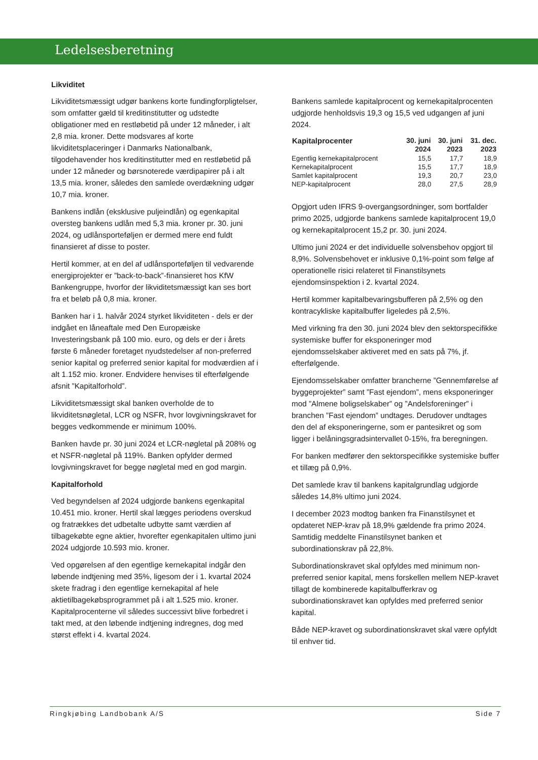Ledelsesberetning
Likviditet
Likviditetsmæssigt udgør bankens korte fundingforpligtelser, som omfatter gæld til kreditinstitutter og udstedte obligationer med en restløbetid på under 12 måneder, i alt 2,8 mia. kroner. Dette modsvares af korte likviditetsplaceringer i Danmarks Nationalbank, tilgodehavender hos kreditinstitutter med en restløbetid på under 12 måneder og børsnoterede værdipapirer på i alt 13,5 mia. kroner, således den samlede overdækning udgør 10,7 mia. kroner.
Bankens indlån (eksklusive puljeindlån) og egenkapital oversteg bankens udlån med 5,3 mia. kroner pr. 30. juni 2024, og udlånsporteføljen er dermed mere end fuldt finansieret af disse to poster.
Hertil kommer, at en del af udlånsporteføljen til vedvarende energiprojekter er ”back-to-back”-finansieret hos KfW Bankengruppe, hvorfor der likviditetsmæssigt kan ses bort fra et beløb på 0,8 mia. kroner.
Banken har i 1. halvår 2024 styrket likviditeten - dels er der indgået en låneaftale med Den Europæiske Investeringsbank på 100 mio. euro, og dels er der i årets første 6 måneder foretaget nyudstedelser af non-preferred senior kapital og preferred senior kapital for modværdien af i alt 1.152 mio. kroner. Endvidere henvises til efterfølgende afsnit ”Kapitalforhold”.
Likviditetsmæssigt skal banken overholde de to likviditetsnøgletal, LCR og NSFR, hvor lovgivningskravet for begges vedkommende er minimum 100%.
Banken havde pr. 30 juni 2024 et LCR-nøgletal på 208% og et NSFR-nøgletal på 119%. Banken opfylder dermed lovgivningskravet for begge nøgletal med en god margin.
Kapitalforhold
Ved begyndelsen af 2024 udgjorde bankens egenkapital 10.451 mio. kroner. Hertil skal lægges periodens overskud og fratrækkes det udbetalte udbytte samt værdien af tilbagekøbte egne aktier, hvorefter egenkapitalen ultimo juni 2024 udgjorde 10.593 mio. kroner.
Ved opgørelsen af den egentlige kernekapital indgår den løbende indtjening med 35%, ligesom der i 1. kvartal 2024 skete fradrag i den egentlige kernekapital af hele aktietilbagekøbsprogrammet på i alt 1.525 mio. kroner. Kapitalprocenterne vil således successivt blive forbedret i takt med, at den løbende indtjening indregnes, dog med størst effekt i 4. kvartal 2024.
Bankens samlede kapitalprocent og kernekapitalprocenten udgjorde henholdsvis 19,3 og 15,5 ved udgangen af juni 2024.
| Kapitalprocenter | 30. juni 2024 | 30. juni 2023 | 31. dec. 2023 |
| --- | --- | --- | --- |
| Egentlig kernekapitalprocent | 15,5 | 17,7 | 18,9 |
| Kernekapitalprocent | 15,5 | 17,7 | 18,9 |
| Samlet kapitalprocent | 19,3 | 20,7 | 23,0 |
| NEP-kapitalprocent | 28,0 | 27,5 | 28,9 |
Opgjort uden IFRS 9-overgangsordninger, som bortfalder primo 2025, udgjorde bankens samlede kapitalprocent 19,0 og kernekapitalprocent 15,2 pr. 30. juni 2024.
Ultimo juni 2024 er det individuelle solvensbehov opgjort til 8,9%. Solvensbehovet er inklusive 0,1%-point som følge af operationelle risici relateret til Finanstilsynets ejendomsinspektion i 2. kvartal 2024.
Hertil kommer kapitalbevaringsbufferen på 2,5% og den kontracykliske kapitalbuffer ligeledes på 2,5%.
Med virkning fra den 30. juni 2024 blev den sektorspecifikke systemiske buffer for eksponeringer mod ejendomsselskaber aktiveret med en sats på 7%, jf. efterfølgende.
Ejendomsselskaber omfatter brancherne ”Gennemførelse af byggeprojekter” samt ”Fast ejendom”, mens eksponeringer mod ”Almene boligselskaber” og ”Andelsforeninger” i branchen ”Fast ejendom” undtages. Derudover undtages den del af eksponeringerne, som er pantesikret og som ligger i belåningsgradsintervallet 0-15%, fra beregningen.
For banken medfører den sektorspecifikke systemiske buffer et tillæg på 0,9%.
Det samlede krav til bankens kapitalgrundlag udgjorde således 14,8% ultimo juni 2024.
I december 2023 modtog banken fra Finanstilsynet et opdateret NEP-krav på 18,9% gældende fra primo 2024. Samtidig meddelte Finanstilsynet banken et subordinationskrav på 22,8%.
Subordinationskravet skal opfyldes med minimum non-preferred senior kapital, mens forskellen mellem NEP-kravet tillagt de kombinerede kapitalbufferkrav og subordinationskravet kan opfyldes med preferred senior kapital.
Både NEP-kravet og subordinationskravet skal være opfyldt til enhver tid.
Ringkjøbing Landbobank A/S Side 7